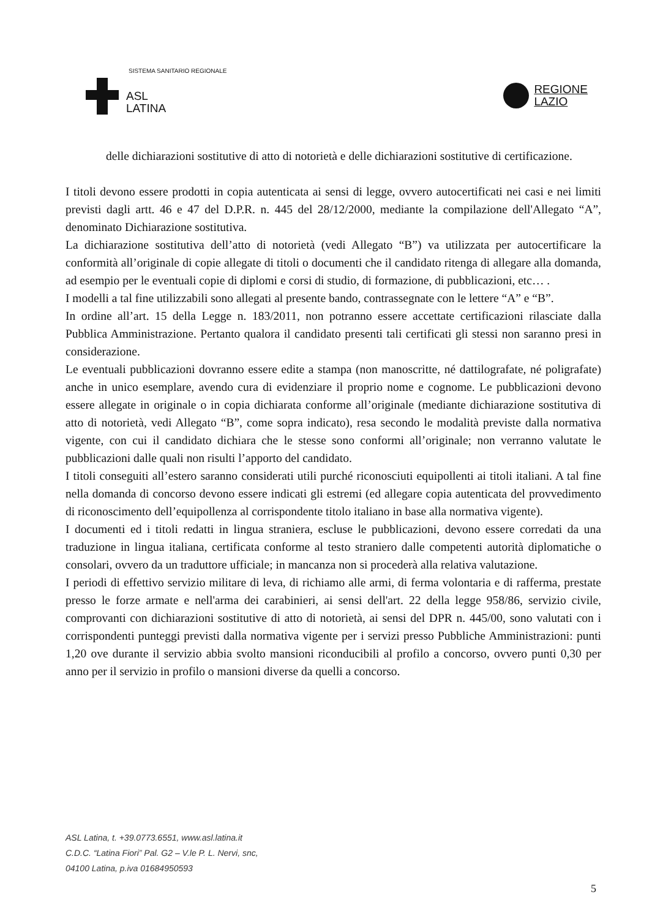SISTEMA SANITARIO REGIONALE
ASL
LATINA
REGIONE
LAZIO
delle dichiarazioni sostitutive di atto di notorietà e delle dichiarazioni sostitutive di certificazione.
I titoli devono essere prodotti in copia autenticata ai sensi di legge, ovvero autocertificati nei casi e nei limiti previsti dagli artt. 46 e 47 del D.P.R. n. 445 del 28/12/2000, mediante la compilazione dell'Allegato “A”, denominato Dichiarazione sostitutiva.
La dichiarazione sostitutiva dell’atto di notorietà (vedi Allegato “B”) va utilizzata per autocertificare la conformità all’originale di copie allegate di titoli o documenti che il candidato ritenga di allegare alla domanda, ad esempio per le eventuali copie di diplomi e corsi di studio, di formazione, di pubblicazioni, etc… .
I modelli a tal fine utilizzabili sono allegati al presente bando, contrassegnate con le lettere “A” e “B”.
In ordine all’art. 15 della Legge n. 183/2011, non potranno essere accettate certificazioni rilasciate dalla Pubblica Amministrazione. Pertanto qualora il candidato presenti tali certificati gli stessi non saranno presi in considerazione.
Le eventuali pubblicazioni dovranno essere edite a stampa (non manoscritte, né dattilografate, né poligrafate) anche in unico esemplare, avendo cura di evidenziare il proprio nome e cognome. Le pubblicazioni devono essere allegate in originale o in copia dichiarata conforme all’originale (mediante dichiarazione sostitutiva di atto di notorietà, vedi Allegato “B”, come sopra indicato), resa secondo le modalità previste dalla normativa vigente, con cui il candidato dichiara che le stesse sono conformi all’originale; non verranno valutate le pubblicazioni dalle quali non risulti l’apporto del candidato.
I titoli conseguiti all’estero saranno considerati utili purché riconosciuti equipollenti ai titoli italiani. A tal fine nella domanda di concorso devono essere indicati gli estremi (ed allegare copia autenticata del provvedimento di riconoscimento dell’equipollenza al corrispondente titolo italiano in base alla normativa vigente).
I documenti ed i titoli redatti in lingua straniera, escluse le pubblicazioni, devono essere corredati da una traduzione in lingua italiana, certificata conforme al testo straniero dalle competenti autorità diplomatiche o consolari, ovvero da un traduttore ufficiale; in mancanza non si procederà alla relativa valutazione.
I periodi di effettivo servizio militare di leva, di richiamo alle armi, di ferma volontaria e di rafferma, prestate presso le forze armate e nell'arma dei carabinieri, ai sensi dell'art. 22 della legge 958/86, servizio civile, comprovanti con dichiarazioni sostitutive di atto di notorietà, ai sensi del DPR n. 445/00, sono valutati con i corrispondenti punteggi previsti dalla normativa vigente per i servizi presso Pubbliche Amministrazioni: punti 1,20 ove durante il servizio abbia svolto mansioni riconducibili al profilo a concorso, ovvero punti 0,30 per anno per il servizio in profilo o mansioni diverse da quelli a concorso.
ASL Latina, t. +39.0773.6551, www.asl.latina.it
C.D.C. “Latina Fiori” Pal. G2 – V.le P. L. Nervi, snc,
04100 Latina, p.iva 01684950593
5